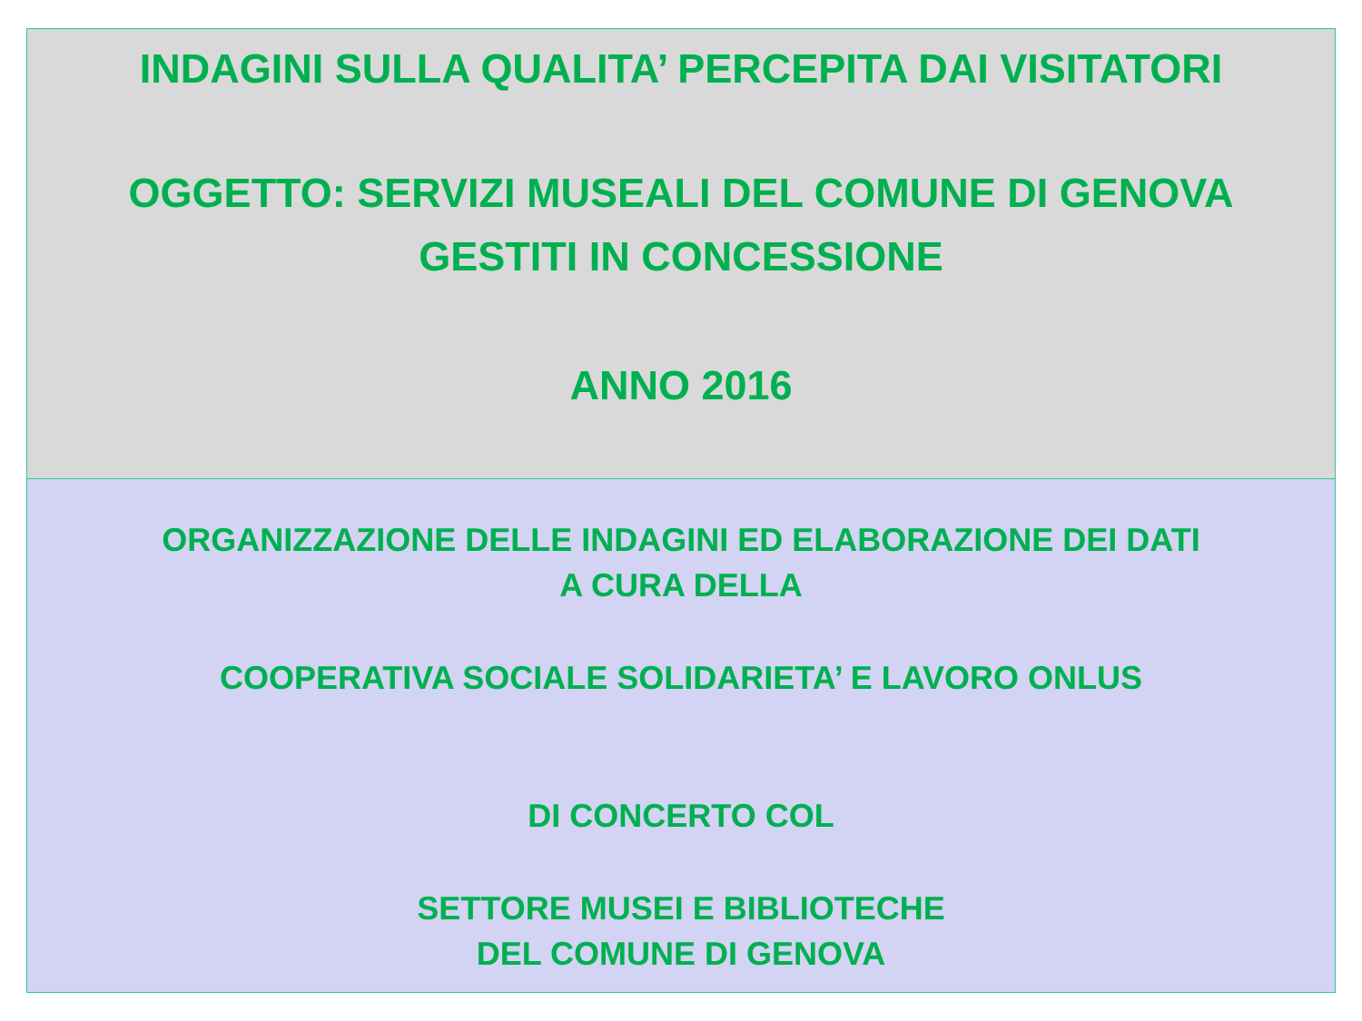INDAGINI SULLA QUALITA’ PERCEPITA DAI VISITATORI
OGGETTO: SERVIZI MUSEALI DEL COMUNE DI GENOVA
GESTITI IN CONCESSIONE
ANNO 2016
ORGANIZZAZIONE DELLE INDAGINI ED ELABORAZIONE DEI DATI
A CURA DELLA
COOPERATIVA SOCIALE SOLIDARIETA’ E LAVORO ONLUS
DI CONCERTO COL
SETTORE MUSEI E BIBLIOTECHE
DEL COMUNE DI GENOVA